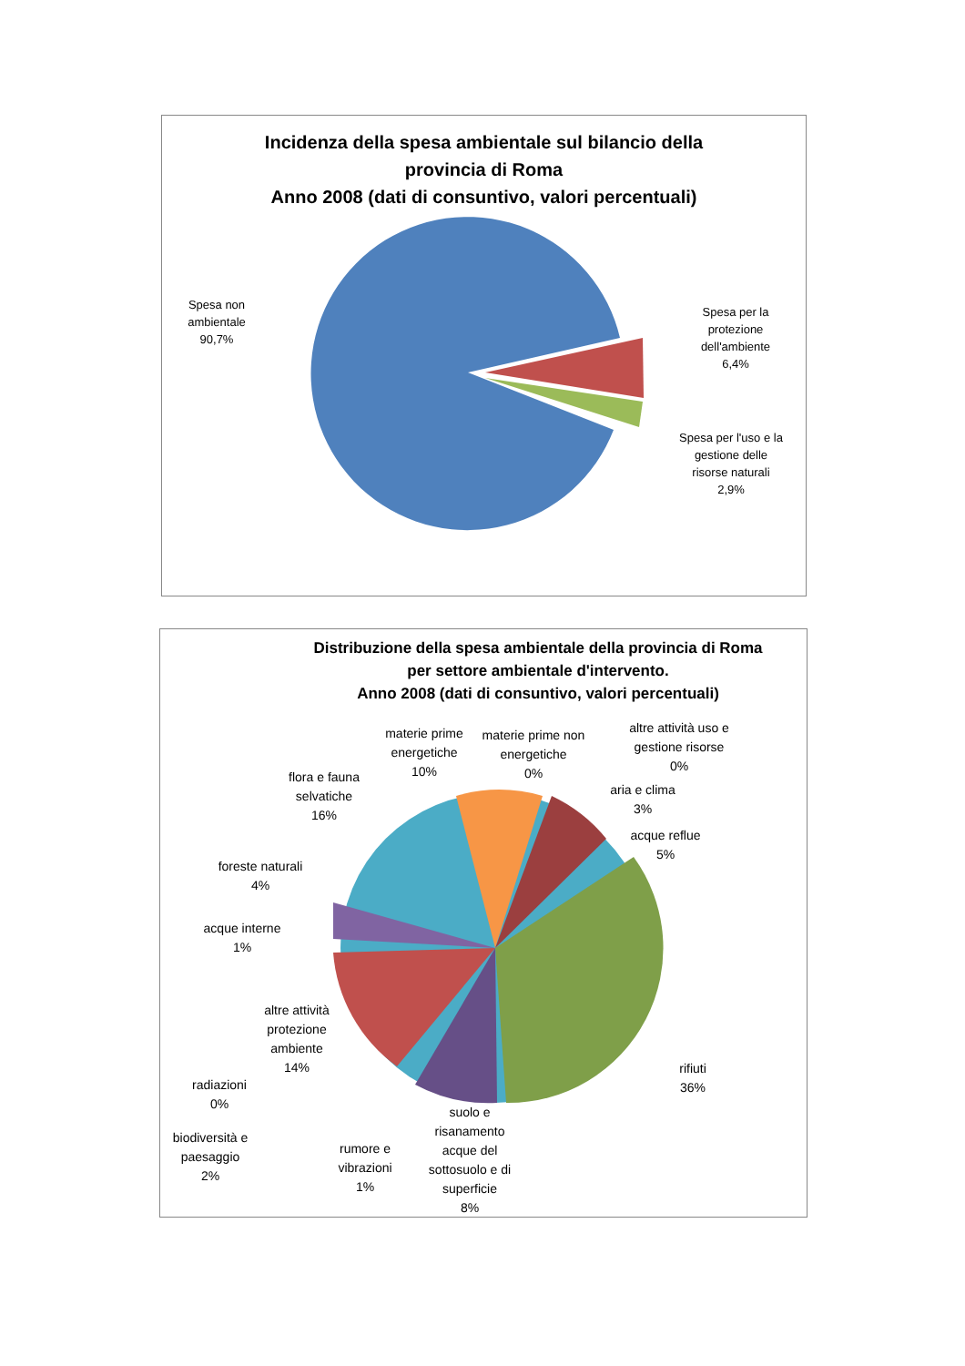Incidenza della spesa ambientale sul bilancio della
provincia di Roma
Anno 2008 (dati di consuntivo, valori percentuali)
Spesa non
ambientale
90,7%
Spesa per la
protezione
dell'ambiente
6,4%
Spesa per l'uso e la
gestione delle
risorse naturali
2,9%
Distribuzione della spesa ambientale della provincia di Roma
per settore ambientale d'intervento.
Anno 2008 (dati di consuntivo, valori percentuali)
materie prime
energetiche
10%
materie prime non
energetiche
0%
altre attività uso e
gestione risorse
0%
flora e fauna
selvatiche
16%
aria e clima
3%
acque reflue
5%
foreste naturali
4%
acque interne
1%
altre attività
protezione
ambiente
14%
radiazioni
0%
rifiuti
36%
biodiversità e
paesaggio
2%
rumore e
vibrazioni
1%
suolo e
risanamento
acque del
sottosuolo e di
superficie
8%